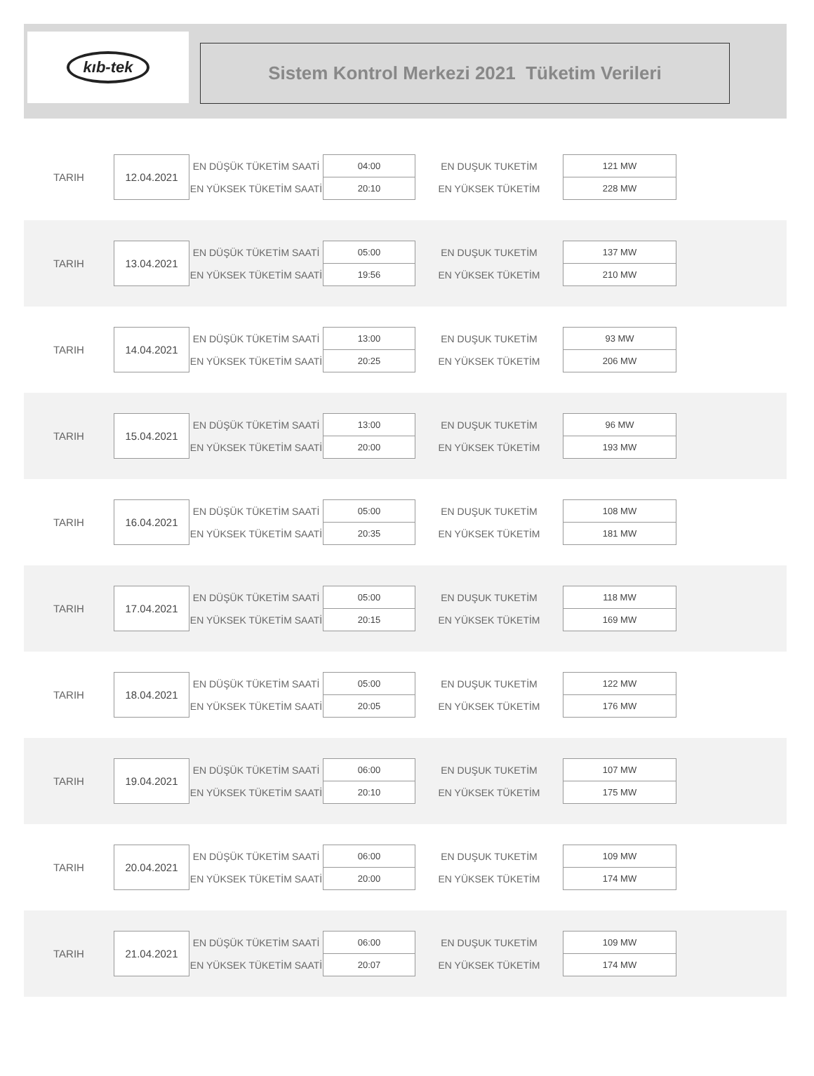kıb-tek
Sistem Kontrol Merkezi 2021 Tüketim Verileri
| TARIH | 12.04.2021 | EN DÜŞÜK TÜKETİM SAATİ | 04:00 | EN DUŞUK TUKETİM | 121 MW |
| | | EN YÜKSEK TÜKETİM SAATİ | 20:10 | EN YÜKSEK TÜKETİM | 228 MW |
| TARIH | 13.04.2021 | EN DÜŞÜK TÜKETİM SAATİ | 05:00 | EN DUŞUK TUKETİM | 137 MW |
| | | EN YÜKSEK TÜKETİM SAATİ | 19:56 | EN YÜKSEK TÜKETİM | 210 MW |
| TARIH | 14.04.2021 | EN DÜŞÜK TÜKETİM SAATİ | 13:00 | EN DUŞUK TUKETİM | 93 MW |
| | | EN YÜKSEK TÜKETİM SAATİ | 20:25 | EN YÜKSEK TÜKETİM | 206 MW |
| TARIH | 15.04.2021 | EN DÜŞÜK TÜKETİM SAATİ | 13:00 | EN DUŞUK TUKETİM | 96 MW |
| | | EN YÜKSEK TÜKETİM SAATİ | 20:00 | EN YÜKSEK TÜKETİM | 193 MW |
| TARIH | 16.04.2021 | EN DÜŞÜK TÜKETİM SAATİ | 05:00 | EN DUŞUK TUKETİM | 108 MW |
| | | EN YÜKSEK TÜKETİM SAATİ | 20:35 | EN YÜKSEK TÜKETİM | 181 MW |
| TARIH | 17.04.2021 | EN DÜŞÜK TÜKETİM SAATİ | 05:00 | EN DUŞUK TUKETİM | 118 MW |
| | | EN YÜKSEK TÜKETİM SAATİ | 20:15 | EN YÜKSEK TÜKETİM | 169 MW |
| TARIH | 18.04.2021 | EN DÜŞÜK TÜKETİM SAATİ | 05:00 | EN DUŞUK TUKETİM | 122 MW |
| | | EN YÜKSEK TÜKETİM SAATİ | 20:05 | EN YÜKSEK TÜKETİM | 176 MW |
| TARIH | 19.04.2021 | EN DÜŞÜK TÜKETİM SAATİ | 06:00 | EN DUŞUK TUKETİM | 107 MW |
| | | EN YÜKSEK TÜKETİM SAATİ | 20:10 | EN YÜKSEK TÜKETİM | 175 MW |
| TARIH | 20.04.2021 | EN DÜŞÜK TÜKETİM SAATİ | 06:00 | EN DUŞUK TUKETİM | 109 MW |
| | | EN YÜKSEK TÜKETİM SAATİ | 20:00 | EN YÜKSEK TÜKETİM | 174 MW |
| TARIH | 21.04.2021 | EN DÜŞÜK TÜKETİM SAATİ | 06:00 | EN DUŞUK TUKETİM | 109 MW |
| | | EN YÜKSEK TÜKETİM SAATİ | 20:07 | EN YÜKSEK TÜKETİM | 174 MW |